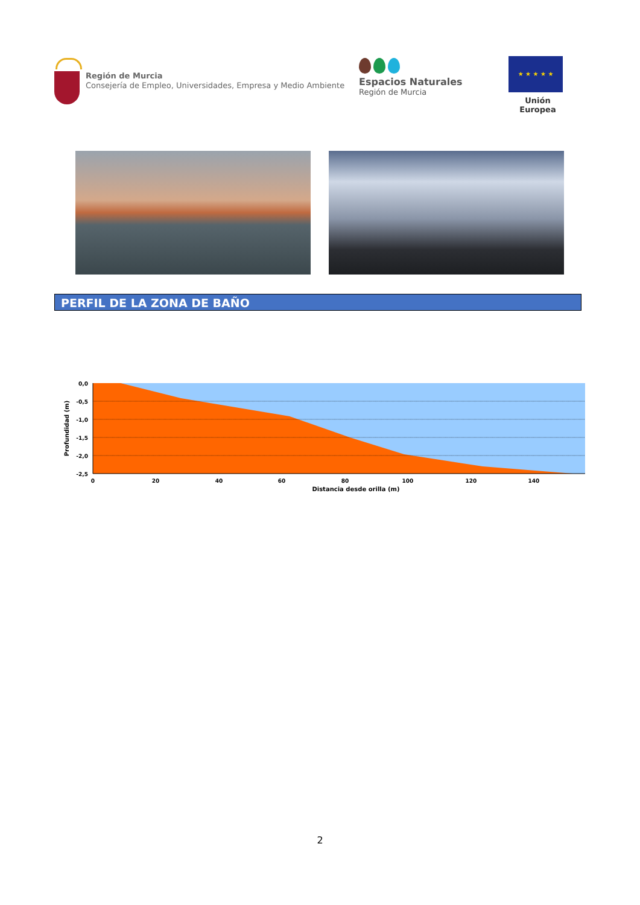Región de Murcia
Consejería de Empleo, Universidades, Empresa y Medio Ambiente
Espacios Naturales
Región de Murcia
★ ★ ★ ★ ★
Unión Europea
PERFIL DE LA ZONA DE BAÑO
0,0
-0,5
-1,0
-1,5
-2,0
-2,5
0
20
40
60
80
100
120
140
Distancia desde orilla (m)
Profundidad (m)
2